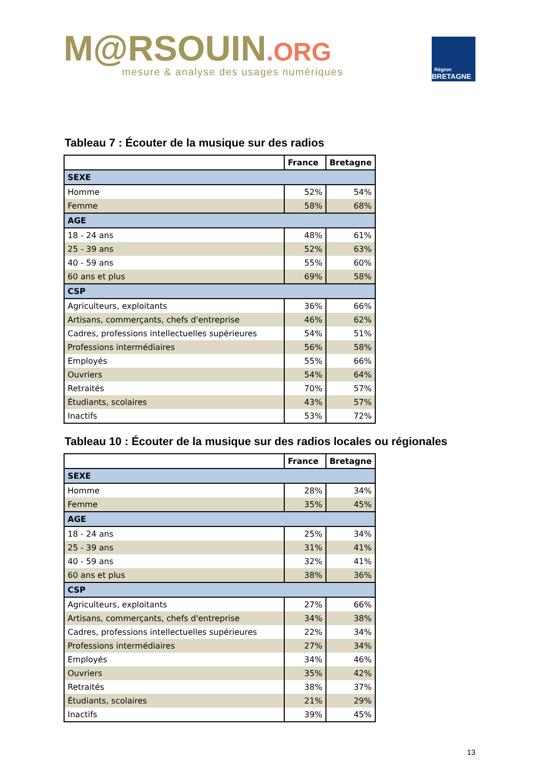M@RSOUIN.ORG
mesure & analyse des usages numériques
Région
BRETAGNE
Tableau 7 : Écouter de la musique sur des radios
| | France | Bretagne |
| --- | --- | --- |
| SEXE | | |
| Homme | 52% | 54% |
| Femme | 58% | 68% |
| AGE | | |
| 18 - 24 ans | 48% | 61% |
| 25 - 39 ans | 52% | 63% |
| 40 - 59 ans | 55% | 60% |
| 60 ans et plus | 69% | 58% |
| CSP | | |
| Agriculteurs, exploitants | 36% | 66% |
| Artisans, commerçants, chefs d'entreprise | 46% | 62% |
| Cadres, professions intellectuelles supérieures | 54% | 51% |
| Professions intermédiaires | 56% | 58% |
| Employés | 55% | 66% |
| Ouvriers | 54% | 64% |
| Retraités | 70% | 57% |
| Étudiants, scolaires | 43% | 57% |
| Inactifs | 53% | 72% |
Tableau 10 : Écouter de la musique sur des radios locales ou régionales
| | France | Bretagne |
| --- | --- | --- |
| SEXE | | |
| Homme | 28% | 34% |
| Femme | 35% | 45% |
| AGE | | |
| 18 - 24 ans | 25% | 34% |
| 25 - 39 ans | 31% | 41% |
| 40 - 59 ans | 32% | 41% |
| 60 ans et plus | 38% | 36% |
| CSP | | |
| Agriculteurs, exploitants | 27% | 66% |
| Artisans, commerçants, chefs d'entreprise | 34% | 38% |
| Cadres, professions intellectuelles supérieures | 22% | 34% |
| Professions intermédiaires | 27% | 34% |
| Employés | 34% | 46% |
| Ouvriers | 35% | 42% |
| Retraités | 38% | 37% |
| Étudiants, scolaires | 21% | 29% |
| Inactifs | 39% | 45% |
13